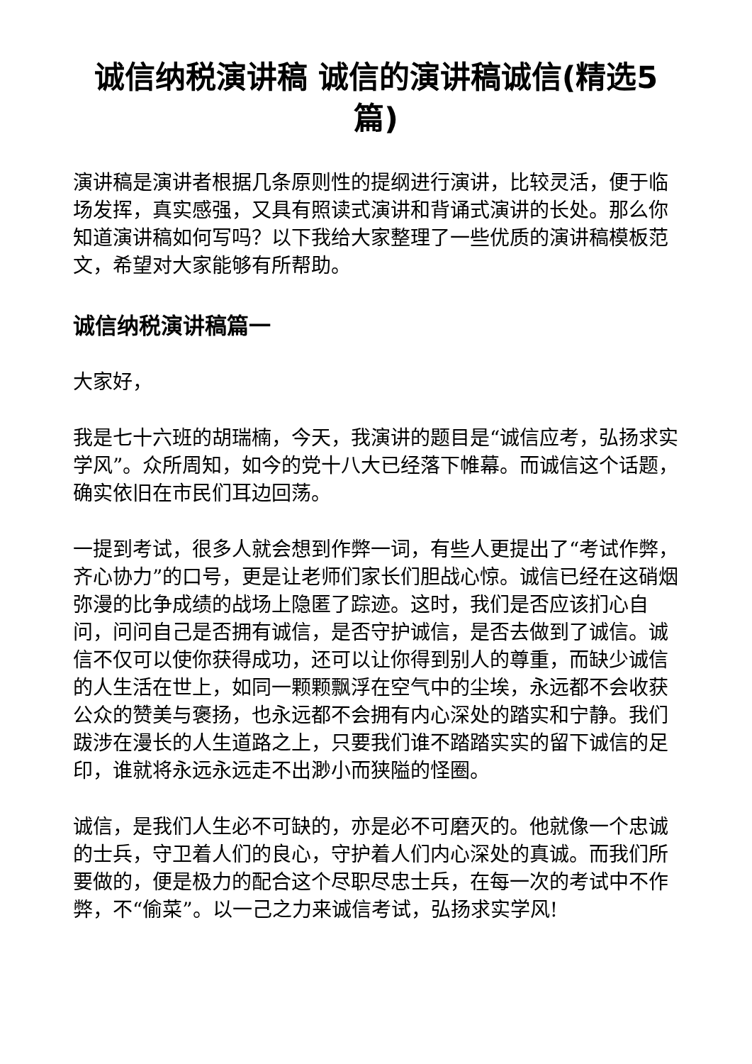诚信纳税演讲稿 诚信的演讲稿诚信(精选5篇)
演讲稿是演讲者根据几条原则性的提纲进行演讲，比较灵活，便于临场发挥，真实感强，又具有照读式演讲和背诵式演讲的长处。那么你知道演讲稿如何写吗？以下我给大家整理了一些优质的演讲稿模板范文，希望对大家能够有所帮助。
诚信纳税演讲稿篇一
大家好，
我是七十六班的胡瑞楠，今天，我演讲的题目是“诚信应考，弘扬求实学风”。众所周知，如今的党十八大已经落下帷幕。而诚信这个话题，确实依旧在市民们耳边回荡。
一提到考试，很多人就会想到作弊一词，有些人更提出了“考试作弊，齐心协力”的口号，更是让老师们家长们胆战心惊。诚信已经在这硝烟弥漫的比争成绩的战场上隐匿了踪迹。这时，我们是否应该扪心自问，问问自己是否拥有诚信，是否守护诚信，是否去做到了诚信。诚信不仅可以使你获得成功，还可以让你得到别人的尊重，而缺少诚信的人生活在世上，如同一颗颗飘浮在空气中的尘埃，永远都不会收获公众的赞美与褒扬，也永远都不会拥有内心深处的踏实和宁静。我们跋涉在漫长的人生道路之上，只要我们谁不踏踏实实的留下诚信的足印，谁就将永远永远走不出渺小而狭隘的怪圈。
诚信，是我们人生必不可缺的，亦是必不可磨灭的。他就像一个忠诚的士兵，守卫着人们的良心，守护着人们内心深处的真诚。而我们所要做的，便是极力的配合这个尽职尽忠士兵，在每一次的考试中不作弊，不“偷菜”。以一己之力来诚信考试，弘扬求实学风!